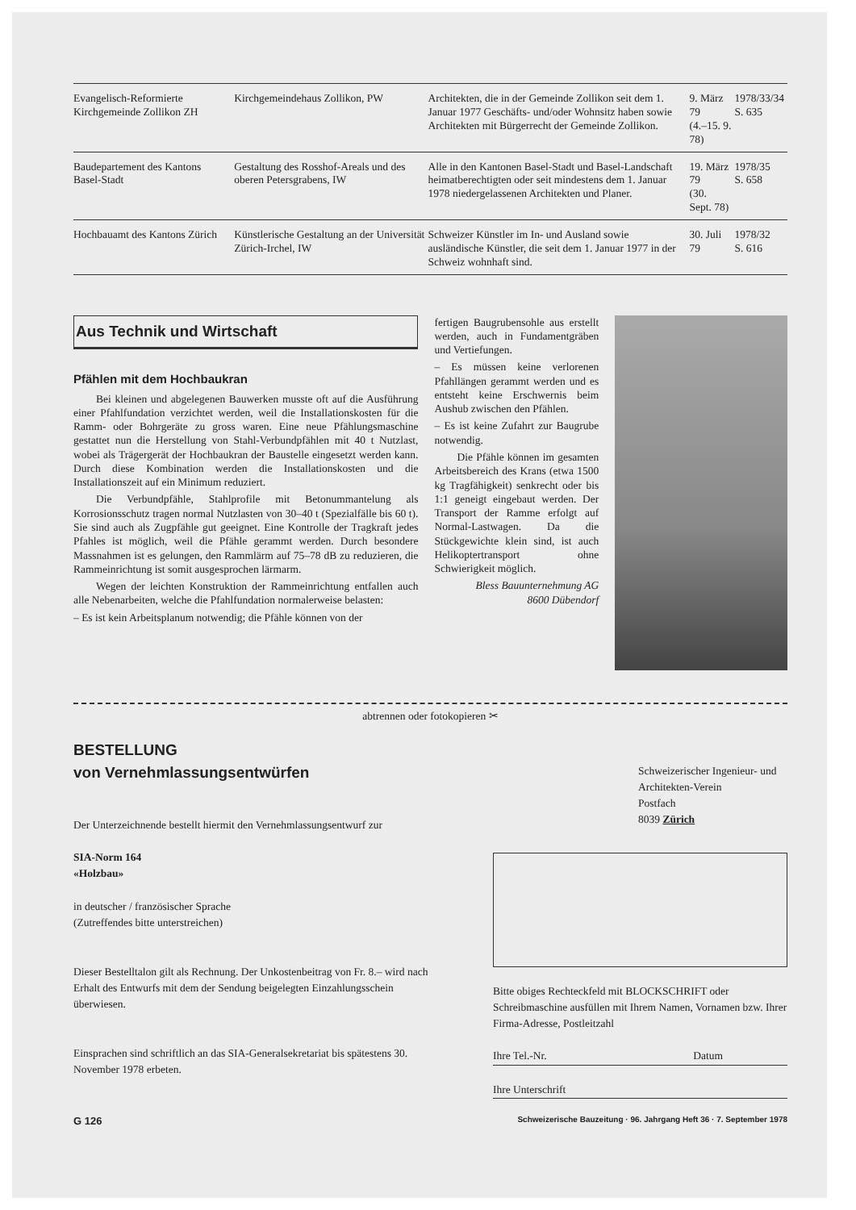| Evangelisch-Reformierte Kirchgemeinde Zollikon ZH | Kirchgemeindehaus Zollikon, PW | Architekten, die in der Gemeinde Zollikon seit dem 1. Januar 1977 Geschäfts- und/oder Wohnsitz haben sowie Architekten mit Bürgerrecht der Gemeinde Zollikon. | 9. März 79 (4.–15. 9. 78) | 1978/33/34 S. 635 |
| Baudepartement des Kantons Basel-Stadt | Gestaltung des Rosshof-Areals und des oberen Petersgrabens, IW | Alle in den Kantonen Basel-Stadt und Basel-Landschaft heimatberechtigten oder seit mindestens dem 1. Januar 1978 niedergelassenen Architekten und Planer. | 19. März 79 (30. Sept. 78) | 1978/35 S. 658 |
| Hochbauamt des Kantons Zürich | Künstlerische Gestaltung an der Universität Zürich-Irchel, IW | Schweizer Künstler im In- und Ausland sowie ausländische Künstler, die seit dem 1. Januar 1977 in der Schweiz wohnhaft sind. | 30. Juli 79 | 1978/32 S. 616 |
Aus Technik und Wirtschaft
Pfählen mit dem Hochbaukran
Bei kleinen und abgelegenen Bauwerken musste oft auf die Ausführung einer Pfahlfundation verzichtet werden, weil die Installationskosten für die Ramm- oder Bohrgeräte zu gross waren. Eine neue Pfählungsmaschine gestattet nun die Herstellung von Stahl-Verbundpfählen mit 40 t Nutzlast, wobei als Trägergerät der Hochbaukran der Baustelle eingesetzt werden kann. Durch diese Kombination werden die Installationskosten und die Installationszeit auf ein Minimum reduziert.
Die Verbundpfähle, Stahlprofile mit Betonummantelung als Korrosionsschutz tragen normal Nutzlasten von 30–40 t (Spezialfälle bis 60 t). Sie sind auch als Zugpfähle gut geeignet. Eine Kontrolle der Tragkraft jedes Pfahles ist möglich, weil die Pfähle gerammt werden. Durch besondere Massnahmen ist es gelungen, den Rammlärm auf 75–78 dB zu reduzieren, die Rammeinrichtung ist somit ausgesprochen lärmarm.
Wegen der leichten Konstruktion der Rammeinrichtung entfallen auch alle Nebenarbeiten, welche die Pfahlfundation normalerweise belasten:
– Es ist kein Arbeitsplanum notwendig; die Pfähle können von der
fertigen Baugrubensohle aus erstellt werden, auch in Fundamentgräben und Vertiefungen.
– Es müssen keine verlorenen Pfahllängen gerammt werden und es entsteht keine Erschwernis beim Aushub zwischen den Pfählen.
– Es ist keine Zufahrt zur Baugrube notwendig.
Die Pfähle können im gesamten Arbeitsbereich des Krans (etwa 1500 kg Tragfähigkeit) senkrecht oder bis 1:1 geneigt eingebaut werden. Der Transport der Ramme erfolgt auf Normal-Lastwagen. Da die Stückgewichte klein sind, ist auch Helikoptertransport ohne Schwierigkeit möglich.
Bless Bauunternehmung AG
8600 Dübendorf
abtrennen oder fotokopieren ✂
BESTELLUNG
von Vernehmlassungsentwürfen
Der Unterzeichnende bestellt hiermit den Vernehmlassungsentwurf zur
SIA-Norm 164
«Holzbau»
in deutscher / französischer Sprache
(Zutreffendes bitte unterstreichen)
Dieser Bestelltalon gilt als Rechnung. Der Unkostenbeitrag von Fr. 8.– wird nach Erhalt des Entwurfs mit dem der Sendung beigelegten Einzahlungsschein überwiesen.
Einsprachen sind schriftlich an das SIA-Generalsekretariat bis spätestens 30. November 1978 erbeten.
Schweizerischer Ingenieur- und Architekten-Verein
Postfach
8039 Zürich
Bitte obiges Rechteckfeld mit BLOCKSCHRIFT oder Schreibmaschine ausfüllen mit Ihrem Namen, Vornamen bzw. Ihrer Firma-Adresse, Postleitzahl
Ihre Tel.-Nr. Datum
Ihre Unterschrift
G 126 Schweizerische Bauzeitung · 96. Jahrgang Heft 36 · 7. September 1978